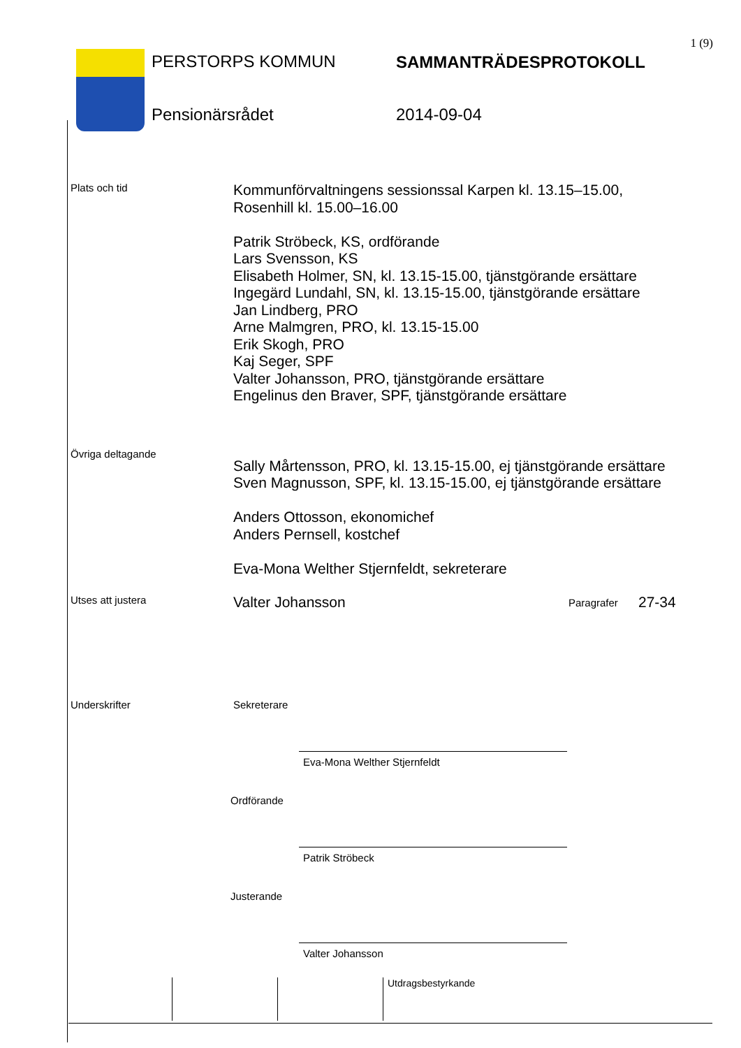1 (9)
PERSTORPS KOMMUN
Pensionärsrådet
SAMMANTRÄDESPROTOKOLL
2014-09-04
Plats och tid
Kommunförvaltningens sessionssal Karpen kl. 13.15–15.00,
Rosenhill kl. 15.00–16.00
Patrik Ströbeck, KS, ordförande
Lars Svensson, KS
Elisabeth Holmer, SN, kl. 13.15-15.00, tjänstgörande ersättare
Ingegärd Lundahl, SN, kl. 13.15-15.00, tjänstgörande ersättare
Jan Lindberg, PRO
Arne Malmgren, PRO, kl. 13.15-15.00
Erik Skogh, PRO
Kaj Seger, SPF
Valter Johansson, PRO, tjänstgörande ersättare
Engelinus den Braver, SPF, tjänstgörande ersättare
Övriga deltagande
Sally Mårtensson, PRO, kl. 13.15-15.00, ej tjänstgörande ersättare
Sven Magnusson, SPF, kl. 13.15-15.00, ej tjänstgörande ersättare
Anders Ottosson, ekonomichef
Anders Pernsell, kostchef
Eva-Mona Welther Stjernfeldt, sekreterare
Utses att justera
Valter Johansson
Paragrafer
27-34
Underskrifter Sekreterare
Eva-Mona Welther Stjernfeldt
Ordförande
Patrik Ströbeck
Justerande
Valter Johansson
Utdragsbestyrkande